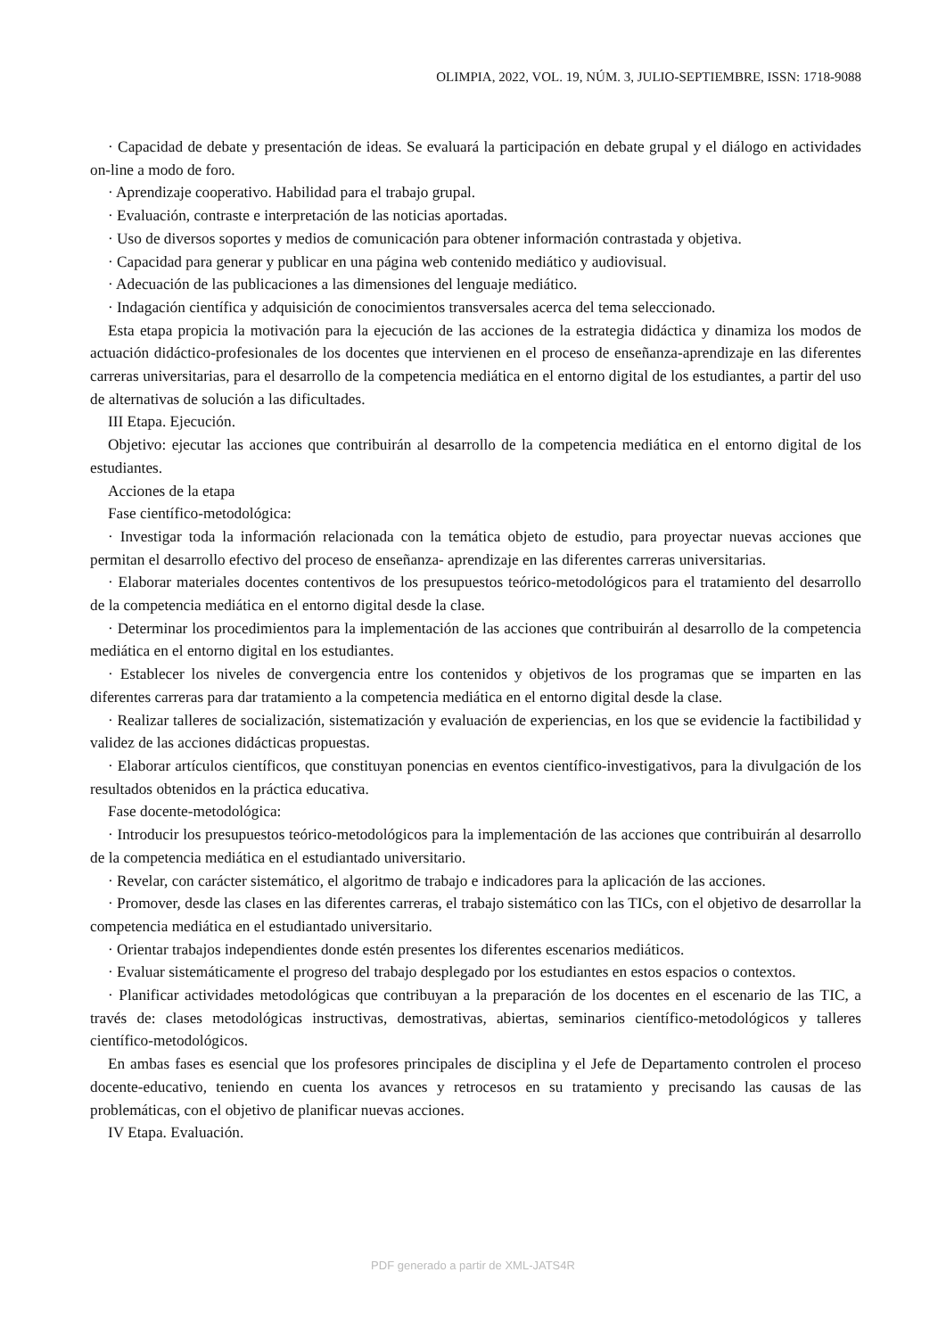OLIMPIA, 2022, VOL. 19, NÚM. 3, JULIO-SEPTIEMBRE, ISSN: 1718-9088
· Capacidad de debate y presentación de ideas. Se evaluará la participación en debate grupal y el diálogo en actividades on-line a modo de foro.
· Aprendizaje cooperativo. Habilidad para el trabajo grupal.
· Evaluación, contraste e interpretación de las noticias aportadas.
· Uso de diversos soportes y medios de comunicación para obtener información contrastada y objetiva.
· Capacidad para generar y publicar en una página web contenido mediático y audiovisual.
· Adecuación de las publicaciones a las dimensiones del lenguaje mediático.
· Indagación científica y adquisición de conocimientos transversales acerca del tema seleccionado.
Esta etapa propicia la motivación para la ejecución de las acciones de la estrategia didáctica y dinamiza los modos de actuación didáctico-profesionales de los docentes que intervienen en el proceso de enseñanza-aprendizaje en las diferentes carreras universitarias, para el desarrollo de la competencia mediática en el entorno digital de los estudiantes, a partir del uso de alternativas de solución a las dificultades.
III Etapa. Ejecución.
Objetivo: ejecutar las acciones que contribuirán al desarrollo de la competencia mediática en el entorno digital de los estudiantes.
Acciones de la etapa
Fase científico-metodológica:
· Investigar toda la información relacionada con la temática objeto de estudio, para proyectar nuevas acciones que permitan el desarrollo efectivo del proceso de enseñanza- aprendizaje en las diferentes carreras universitarias.
· Elaborar materiales docentes contentivos de los presupuestos teórico-metodológicos para el tratamiento del desarrollo de la competencia mediática en el entorno digital desde la clase.
· Determinar los procedimientos para la implementación de las acciones que contribuirán al desarrollo de la competencia mediática en el entorno digital en los estudiantes.
· Establecer los niveles de convergencia entre los contenidos y objetivos de los programas que se imparten en las diferentes carreras para dar tratamiento a la competencia mediática en el entorno digital desde la clase.
· Realizar talleres de socialización, sistematización y evaluación de experiencias, en los que se evidencie la factibilidad y validez de las acciones didácticas propuestas.
· Elaborar artículos científicos, que constituyan ponencias en eventos científico-investigativos, para la divulgación de los resultados obtenidos en la práctica educativa.
Fase docente-metodológica:
· Introducir los presupuestos teórico-metodológicos para la implementación de las acciones que contribuirán al desarrollo de la competencia mediática en el estudiantado universitario.
· Revelar, con carácter sistemático, el algoritmo de trabajo e indicadores para la aplicación de las acciones.
· Promover, desde las clases en las diferentes carreras, el trabajo sistemático con las TICs, con el objetivo de desarrollar la competencia mediática en el estudiantado universitario.
· Orientar trabajos independientes donde estén presentes los diferentes escenarios mediáticos.
· Evaluar sistemáticamente el progreso del trabajo desplegado por los estudiantes en estos espacios o contextos.
· Planificar actividades metodológicas que contribuyan a la preparación de los docentes en el escenario de las TIC, a través de: clases metodológicas instructivas, demostrativas, abiertas, seminarios científico-metodológicos y talleres científico-metodológicos.
En ambas fases es esencial que los profesores principales de disciplina y el Jefe de Departamento controlen el proceso docente-educativo, teniendo en cuenta los avances y retrocesos en su tratamiento y precisando las causas de las problemáticas, con el objetivo de planificar nuevas acciones.
IV Etapa. Evaluación.
PDF generado a partir de XML-JATS4R